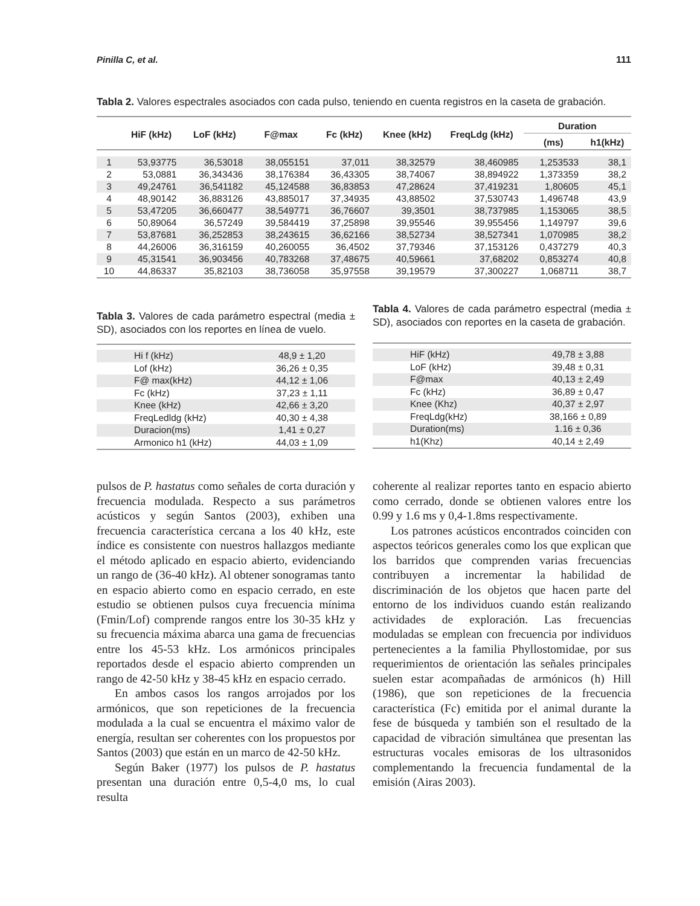Pinilla C, et al. 111
Tabla 2. Valores espectrales asociados con cada pulso, teniendo en cuenta registros en la caseta de grabación.
| | HiF (kHz) | LoF (kHz) | F@max | Fc (kHz) | Knee (kHz) | FreqLdg (kHz) | Duration | |
| --- | --- | --- | --- | --- | --- | --- | --- | --- |
| | | | | | | | (ms) | h1(kHz) |
| 1 | 53,93775 | 36,53018 | 38,055151 | 37,011 | 38,32579 | 38,460985 | 1,253533 | 38,1 |
| 2 | 53,0881 | 36,343436 | 38,176384 | 36,43305 | 38,74067 | 38,894922 | 1,373359 | 38,2 |
| 3 | 49,24761 | 36,541182 | 45,124588 | 36,83853 | 47,28624 | 37,419231 | 1,80605 | 45,1 |
| 4 | 48,90142 | 36,883126 | 43,885017 | 37,34935 | 43,88502 | 37,530743 | 1,496748 | 43,9 |
| 5 | 53,47205 | 36,660477 | 38,549771 | 36,76607 | 39,3501 | 38,737985 | 1,153065 | 38,5 |
| 6 | 50,89064 | 36,57249 | 39,584419 | 37,25898 | 39,95546 | 39,955456 | 1,149797 | 39,6 |
| 7 | 53,87681 | 36,252853 | 38,243615 | 36,62166 | 38,52734 | 38,527341 | 1,070985 | 38,2 |
| 8 | 44,26006 | 36,316159 | 40,260055 | 36,4502 | 37,79346 | 37,153126 | 0,437279 | 40,3 |
| 9 | 45,31541 | 36,903456 | 40,783268 | 37,48675 | 40,59661 | 37,68202 | 0,853274 | 40,8 |
| 10 | 44,86337 | 35,82103 | 38,736058 | 35,97558 | 39,19579 | 37,300227 | 1,068711 | 38,7 |
Tabla 3. Valores de cada parámetro espectral (media ± SD), asociados con los reportes en línea de vuelo.
| Hi f (kHz) | 48,9 ± 1,20 |
| Lof (kHz) | 36,26 ± 0,35 |
| F@ max(kHz) | 44,12 ± 1,06 |
| Fc (kHz) | 37,23 ± 1,11 |
| Knee (kHz) | 42,66 ± 3,20 |
| FreqLedldg (kHz) | 40,30 ± 4,38 |
| Duracion(ms) | 1,41 ± 0,27 |
| Armonico h1 (kHz) | 44,03 ± 1,09 |
pulsos de P. hastatus como señales de corta duración y frecuencia modulada. Respecto a sus parámetros acústicos y según Santos (2003), exhiben una frecuencia característica cercana a los 40 kHz, este índice es consistente con nuestros hallazgos mediante el método aplicado en espacio abierto, evidenciando un rango de (36-40 kHz). Al obtener sonogramas tanto en espacio abierto como en espacio cerrado, en este estudio se obtienen pulsos cuya frecuencia mínima (Fmin/Lof) comprende rangos entre los 30-35 kHz y su frecuencia máxima abarca una gama de frecuencias entre los 45-53 kHz. Los armónicos principales reportados desde el espacio abierto comprenden un rango de 42-50 kHz y 38-45 kHz en espacio cerrado.
En ambos casos los rangos arrojados por los armónicos, que son repeticiones de la frecuencia modulada a la cual se encuentra el máximo valor de energía, resultan ser coherentes con los propuestos por Santos (2003) que están en un marco de 42-50 kHz.
Según Baker (1977) los pulsos de P. hastatus presentan una duración entre 0,5-4,0 ms, lo cual resulta
Tabla 4. Valores de cada parámetro espectral (media ± SD), asociados con reportes en la caseta de grabación.
| HiF (kHz) | 49,78 ± 3,88 |
| LoF (kHz) | 39,48 ± 0,31 |
| F@max | 40,13 ± 2,49 |
| Fc (kHz) | 36,89 ± 0,47 |
| Knee (Khz) | 40,37 ± 2,97 |
| FreqLdg(kHz) | 38,166 ± 0,89 |
| Duration(ms) | 1.16 ± 0,36 |
| h1(Khz) | 40,14 ± 2,49 |
coherente al realizar reportes tanto en espacio abierto como cerrado, donde se obtienen valores entre los 0.99 y 1.6 ms y 0,4-1.8ms respectivamente.
Los patrones acústicos encontrados coinciden con aspectos teóricos generales como los que explican que los barridos que comprenden varias frecuencias contribuyen a incrementar la habilidad de discriminación de los objetos que hacen parte del entorno de los individuos cuando están realizando actividades de exploración. Las frecuencias moduladas se emplean con frecuencia por individuos pertenecientes a la familia Phyllostomidae, por sus requerimientos de orientación las señales principales suelen estar acompañadas de armónicos (h) Hill (1986), que son repeticiones de la frecuencia característica (Fc) emitida por el animal durante la fese de búsqueda y también son el resultado de la capacidad de vibración simultánea que presentan las estructuras vocales emisoras de los ultrasonidos complementando la frecuencia fundamental de la emisión (Airas 2003).